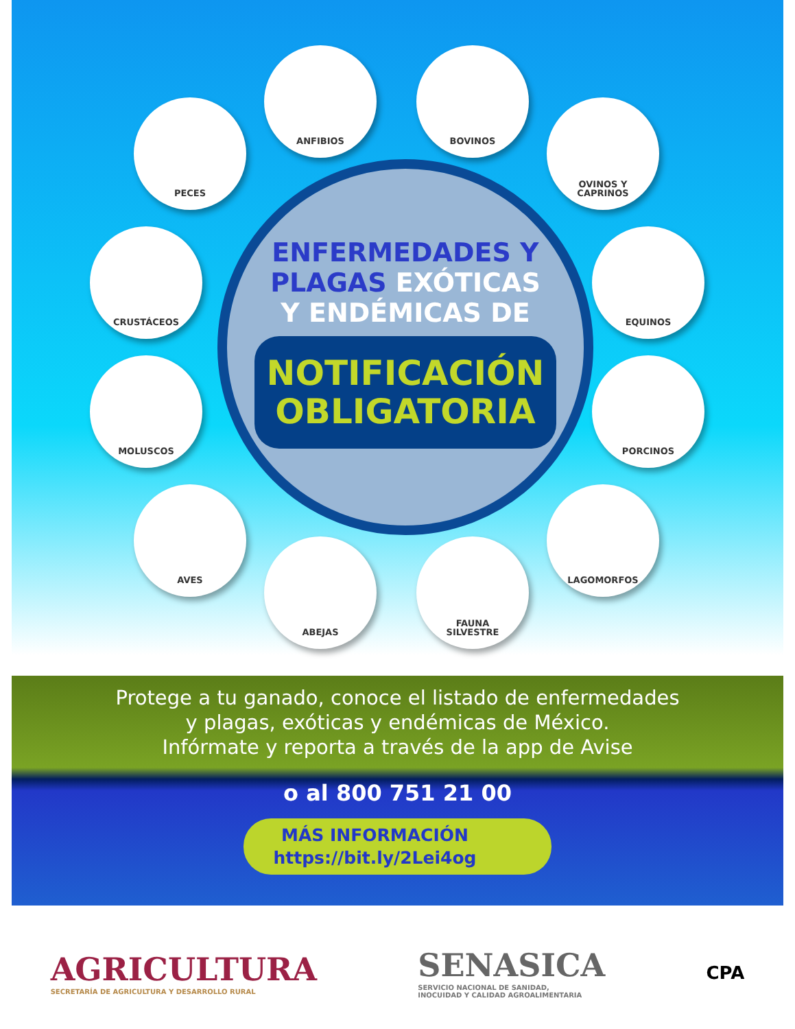ANFIBIOS BOVINOS
PECES
OVINOS Y
CAPRINOS
CRUSTÁCEOS EQUINOS
MOLUSCOS PORCINOS
AVES LAGOMORFOS
ABEJAS
FAUNA
SILVESTRE
ENFERMEDADES Y
PLAGAS EXÓTICAS
Y ENDÉMICAS DE
NOTIFICACIÓN
OBLIGATORIA
Protege a tu ganado, conoce el listado de enfermedades
y plagas, exóticas y endémicas de México.
Infórmate y reporta a través de la app de Avise
o al 800 751 21 00
MÁS INFORMACIÓN
https://bit.ly/2Lei4og
AGRICULTURA
SECRETARÍA DE AGRICULTURA Y DESARROLLO RURAL
SENASICA
SERVICIO NACIONAL DE SANIDAD,
INOCUIDAD Y CALIDAD AGROALIMENTARIA
CPA